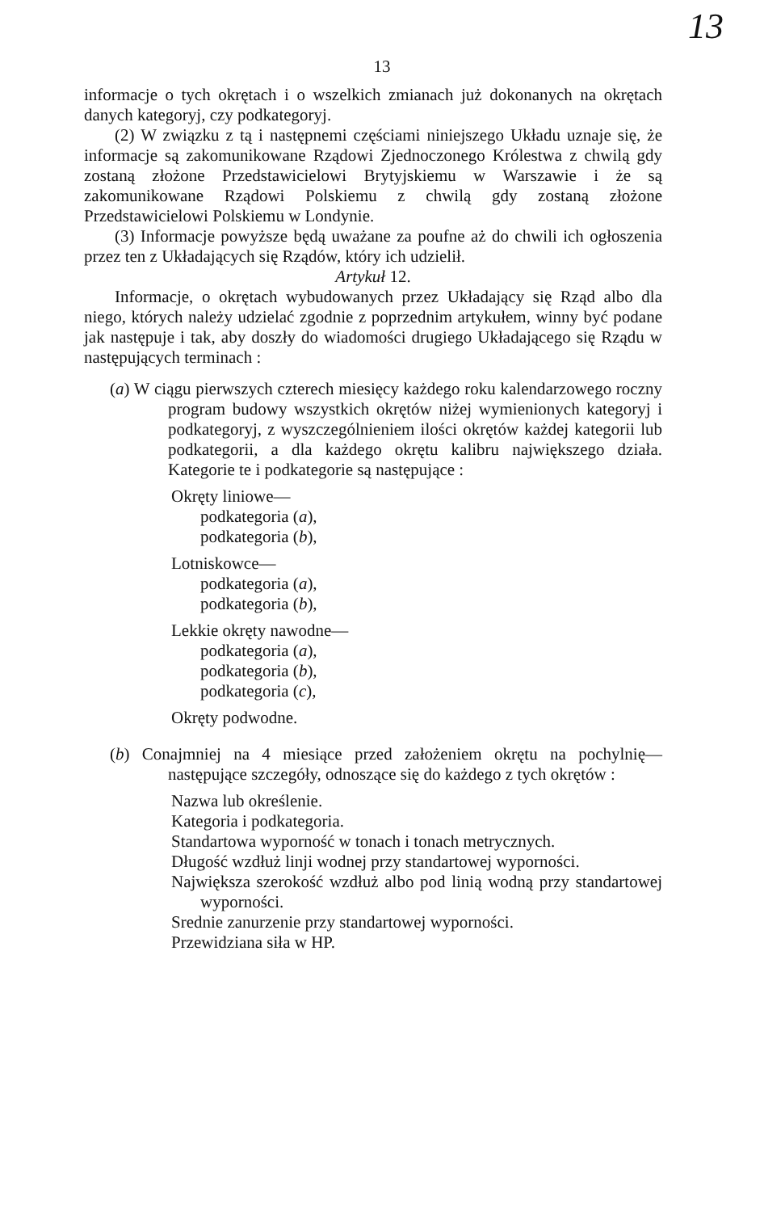13
13
informacje o tych okrętach i o wszelkich zmianach już dokonanych na okrętach danych kategoryj, czy podkategoryj.
(2) W związku z tą i następnemi częściami niniejszego Układu uznaje się, że informacje są zakomunikowane Rządowi Zjednoczonego Królestwa z chwilą gdy zostaną złożone Przedstawicielowi Brytyjskiemu w Warszawie i że są zakomunikowane Rządowi Polskiemu z chwilą gdy zostaną złożone Przedstawicielowi Polskiemu w Londynie.
(3) Informacje powyższe będą uważane za poufne aż do chwili ich ogłoszenia przez ten z Układających się Rządów, który ich udzielił.
Artykuł 12.
Informacje, o okrętach wybudowanych przez Układający się Rząd albo dla niego, których należy udzielać zgodnie z poprzednim artykułem, winny być podane jak następuje i tak, aby doszły do wiadomości drugiego Układającego się Rządu w następujących terminach :
(a) W ciągu pierwszych czterech miesięcy każdego roku kalendarzowego roczny program budowy wszystkich okrętów niżej wymienionych kategoryj i podkategoryj, z wyszczególnieniem ilości okrętów każdej kategorii lub podkategorii, a dla każdego okrętu kalibru największego działa. Kategorie te i podkategorie są następujące :
Okręty liniowe—
podkategoria (a),
podkategoria (b),
Lotniskowce—
podkategoria (a),
podkategoria (b),
Lekkie okręty nawodne—
podkategoria (a),
podkategoria (b),
podkategoria (c),
Okręty podwodne.
(b) Conajmniej na 4 miesiące przed założeniem okrętu na pochylnię—następujące szczegóły, odnoszące się do każdego z tych okrętów :
Nazwa lub określenie.
Kategoria i podkategoria.
Standartowa wyporność w tonach i tonach metrycznych.
Długość wzdłuż linji wodnej przy standartowej wyporności.
Największa szerokość wzdłuż albo pod linią wodną przy standartowej wyporności.
Srednie zanurzenie przy standartowej wyporności.
Przewidziana siła w HP.